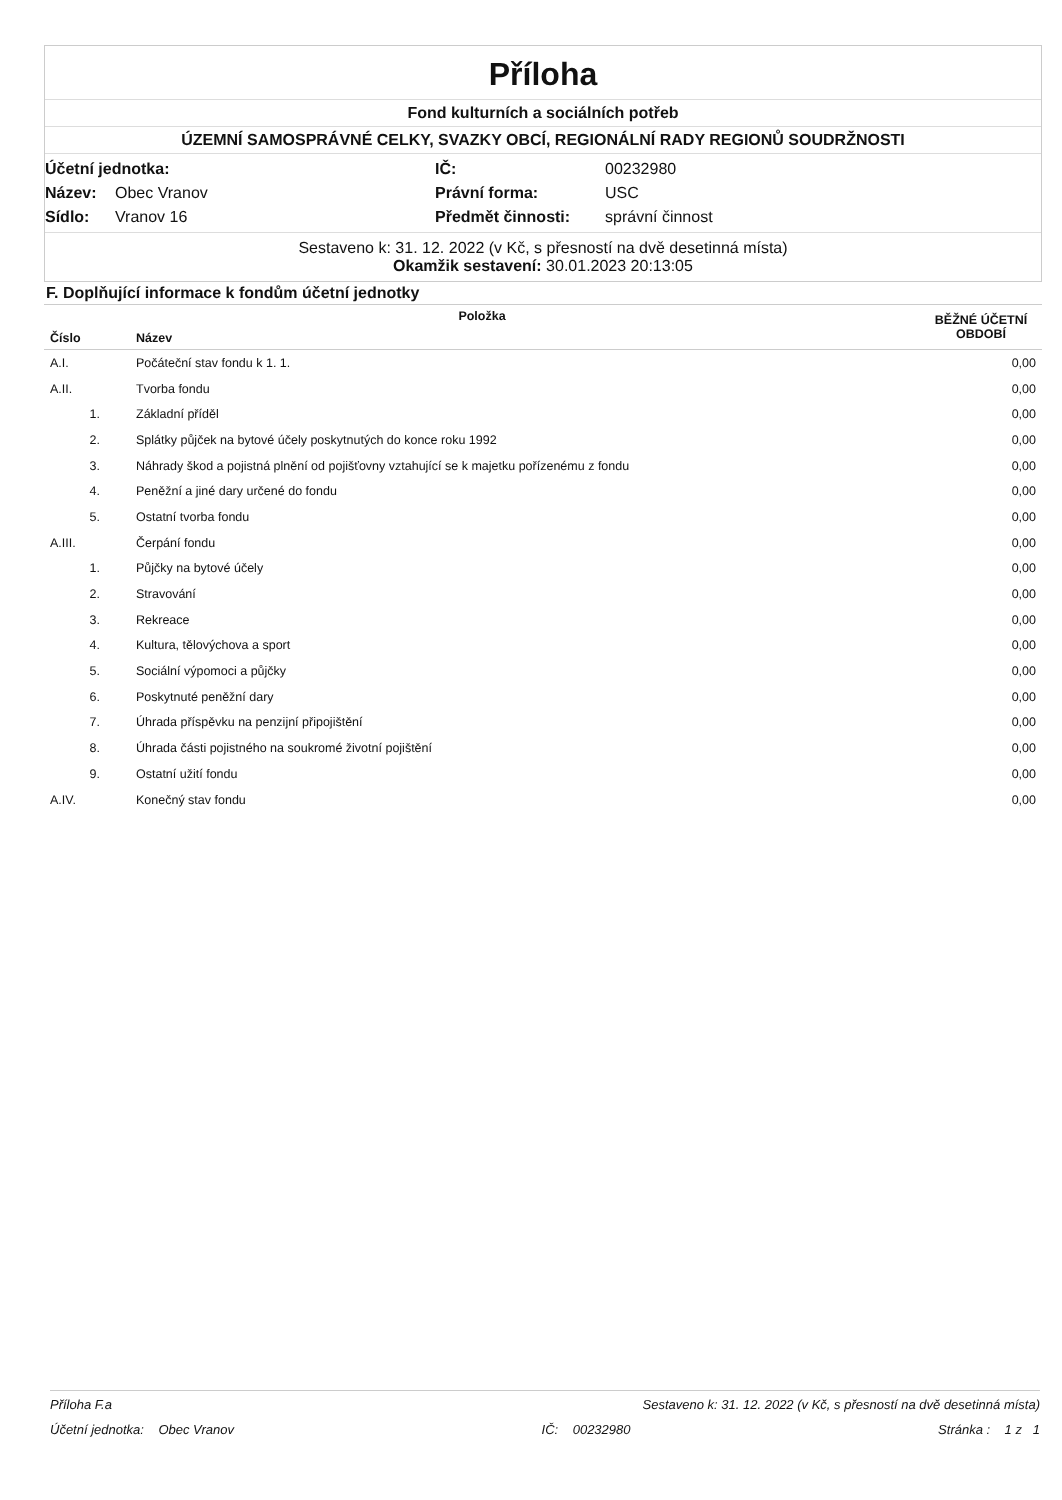Příloha
Fond kulturních a sociálních potřeb
ÚZEMNÍ SAMOSPRÁVNÉ CELKY, SVAZKY OBCÍ, REGIONÁLNÍ RADY REGIONŮ SOUDRŽNOSTI
Účetní jednotka: IČ: 00232980 Název: Obec Vranov Právní forma: USC Sídlo: Vranov 16 Předmět činnosti: správní činnost
Sestaveno k: 31. 12. 2022 (v Kč, s přesností na dvě desetinná místa)
Okamžik sestavení: 30.01.2023 20:13:05
F. Doplňující informace k fondům účetní jednotky
| Položka | | BĚŽNÉ ÚČETNÍ OBDOBÍ |
| --- | --- | --- |
| Číslo | Název | |
| A.I. | Počáteční stav fondu k 1. 1. | 0,00 |
| A.II. | Tvorba fondu | 0,00 |
| 1. | Základní příděl | 0,00 |
| 2. | Splátky půjček na bytové účely poskytnutých do konce roku 1992 | 0,00 |
| 3. | Náhrady škod a pojistná plnění od pojišťovny vztahující se k majetku pořízenému z fondu | 0,00 |
| 4. | Peněžní a jiné dary určené do fondu | 0,00 |
| 5. | Ostatní tvorba fondu | 0,00 |
| A.III. | Čerpání fondu | 0,00 |
| 1. | Půjčky na bytové účely | 0,00 |
| 2. | Stravování | 0,00 |
| 3. | Rekreace | 0,00 |
| 4. | Kultura, tělovýchova a sport | 0,00 |
| 5. | Sociální výpomoci a půjčky | 0,00 |
| 6. | Poskytnuté peněžní dary | 0,00 |
| 7. | Úhrada příspěvku na penzijní připojištění | 0,00 |
| 8. | Úhrada části pojistného na soukromé životní pojištění | 0,00 |
| 9. | Ostatní užití fondu | 0,00 |
| A.IV. | Konečný stav fondu | 0,00 |
Příloha F.a Sestaveno k: 31. 12. 2022 (v Kč, s přesností na dvě desetinná místa)
Účetní jednotka: Obec Vranov IČ: 00232980 Stránka : 1 z 1